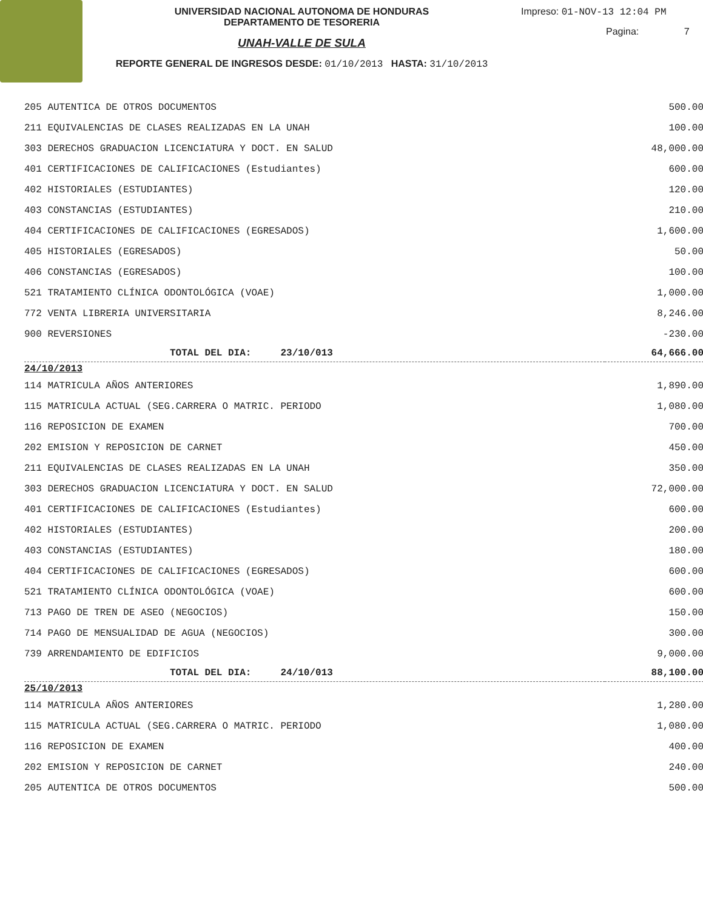UNIVERSIDAD NACIONAL AUTONOMA DE HONDURAS
DEPARTAMENTO DE TESORERIA
UNAH-VALLE DE SULA
REPORTE GENERAL DE INGRESOS DESDE: 01/10/2013 HASTA: 31/10/2013
Impreso: 01-NOV-13 12:04 PM
Pagina: 7
| 205 AUTENTICA DE OTROS DOCUMENTOS | | 500.00 |
| 211 EQUIVALENCIAS DE CLASES REALIZADAS EN LA UNAH | | 100.00 |
| 303 DERECHOS GRADUACION LICENCIATURA Y DOCT. EN SALUD | | 48,000.00 |
| 401 CERTIFICACIONES DE CALIFICACIONES (Estudiantes) | | 600.00 |
| 402 HISTORIALES (ESTUDIANTES) | | 120.00 |
| 403 CONSTANCIAS (ESTUDIANTES) | | 210.00 |
| 404 CERTIFICACIONES DE CALIFICACIONES (EGRESADOS) | | 1,600.00 |
| 405 HISTORIALES (EGRESADOS) | | 50.00 |
| 406 CONSTANCIAS (EGRESADOS) | | 100.00 |
| 521 TRATAMIENTO CLÍNICA ODONTOLÓGICA (VOAE) | | 1,000.00 |
| 772 VENTA LIBRERIA UNIVERSITARIA | | 8,246.00 |
| 900 REVERSIONES | | -230.00 |
| TOTAL DEL DIA: 23/10/013 | | 64,666.00 |
| 24/10/2013 | | |
| 114 MATRICULA AÑOS ANTERIORES | | 1,890.00 |
| 115 MATRICULA ACTUAL (SEG.CARRERA O MATRIC. PERIODO | | 1,080.00 |
| 116 REPOSICION DE EXAMEN | | 700.00 |
| 202 EMISION Y REPOSICION DE CARNET | | 450.00 |
| 211 EQUIVALENCIAS DE CLASES REALIZADAS EN LA UNAH | | 350.00 |
| 303 DERECHOS GRADUACION LICENCIATURA Y DOCT. EN SALUD | | 72,000.00 |
| 401 CERTIFICACIONES DE CALIFICACIONES (Estudiantes) | | 600.00 |
| 402 HISTORIALES (ESTUDIANTES) | | 200.00 |
| 403 CONSTANCIAS (ESTUDIANTES) | | 180.00 |
| 404 CERTIFICACIONES DE CALIFICACIONES (EGRESADOS) | | 600.00 |
| 521 TRATAMIENTO CLÍNICA ODONTOLÓGICA (VOAE) | | 600.00 |
| 713 PAGO DE TREN DE ASEO (NEGOCIOS) | | 150.00 |
| 714 PAGO DE MENSUALIDAD DE AGUA (NEGOCIOS) | | 300.00 |
| 739 ARRENDAMIENTO DE EDIFICIOS | | 9,000.00 |
| TOTAL DEL DIA: 24/10/013 | | 88,100.00 |
| 25/10/2013 | | |
| 114 MATRICULA AÑOS ANTERIORES | | 1,280.00 |
| 115 MATRICULA ACTUAL (SEG.CARRERA O MATRIC. PERIODO | | 1,080.00 |
| 116 REPOSICION DE EXAMEN | | 400.00 |
| 202 EMISION Y REPOSICION DE CARNET | | 240.00 |
| 205 AUTENTICA DE OTROS DOCUMENTOS | | 500.00 |